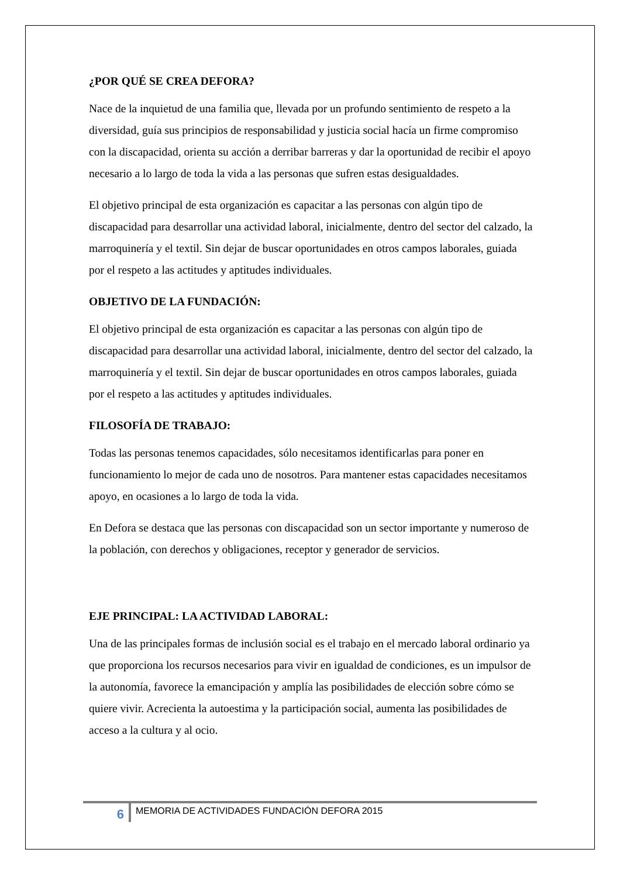¿POR QUÉ SE CREA DEFORA?
Nace de la inquietud de una familia que, llevada por un profundo sentimiento de respeto a la diversidad, guía sus principios de responsabilidad y justicia social hacía un firme compromiso con la discapacidad, orienta su acción a derribar barreras y dar la oportunidad de recibir el apoyo necesario a lo largo de toda la vida a las personas que sufren estas desigualdades.
El objetivo principal de esta organización es capacitar a las personas con algún tipo de discapacidad para desarrollar una actividad laboral, inicialmente, dentro del sector del calzado, la marroquinería y el textil. Sin dejar de buscar oportunidades en otros campos laborales, guiada por el respeto a las actitudes y aptitudes individuales.
OBJETIVO DE LA FUNDACIÓN:
El objetivo principal de esta organización es capacitar a las personas con algún tipo de discapacidad para desarrollar una actividad laboral, inicialmente, dentro del sector del calzado, la marroquinería y el textil. Sin dejar de buscar oportunidades en otros campos laborales, guiada por el respeto a las actitudes y aptitudes individuales.
FILOSOFÍA DE TRABAJO:
Todas las personas tenemos capacidades, sólo necesitamos identificarlas para poner en funcionamiento lo mejor de cada uno de nosotros. Para mantener estas capacidades necesitamos apoyo, en ocasiones a lo largo de toda la vida.
En Defora se destaca que las personas con discapacidad son un sector importante y numeroso de la población, con derechos y obligaciones, receptor y generador de servicios.
EJE PRINCIPAL: LA ACTIVIDAD LABORAL:
Una de las principales formas de inclusión social es el trabajo en el mercado laboral ordinario ya que proporciona los recursos necesarios para vivir en igualdad de condiciones, es un impulsor de la autonomía, favorece la emancipación y amplía las posibilidades de elección sobre cómo se quiere vivir. Acrecienta la autoestima y la participación social, aumenta las posibilidades de acceso a la cultura y al ocio.
6
MEMORIA DE ACTIVIDADES FUNDACIÓN DEFORA 2015